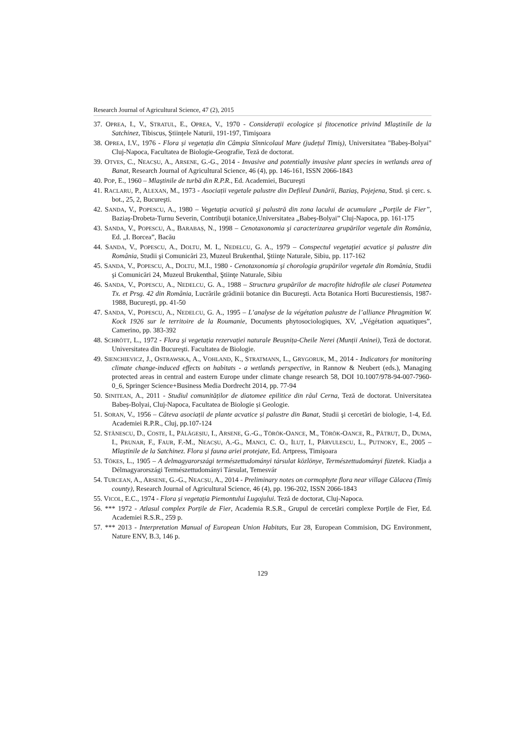Research Journal of Agricultural Science, 47 (2), 2015
37. OPREA, I., V., STRATUL, E., OPREA, V., 1970 - Considerații ecologice și fitocenotice privind Mlaștinile de la Satchinez, Tibiscus, Științele Naturii, 191-197, Timişoara
38. OPREA, I.V., 1976 - Flora și vegetația din Câmpia Sînnicolaul Mare (județul Timiș), Universitatea "Babeș-Bolyai" Cluj-Napoca, Facultatea de Biologie-Geografie, Teză de doctorat.
39. OTVES, C., NEACȘU, A., ARSENE, G.-G., 2014 - Invasive and potentially invasive plant species in wetlands area of Banat, Research Journal of Agricultural Science, 46 (4), pp. 146-161, ISSN 2066-1843
40. POP, E., 1960 – Mlaştinile de turbă din R.P.R., Ed. Academiei, Bucureşti
41. RACLARU, P., ALEXAN, M., 1973 - Asociații vegetale palustre din Defileul Dunării, Baziaș, Pojejena, Stud. şi cerc. s. bot., 25, 2, Bucureşti.
42. SANDA, V., POPESCU, A., 1980 – Vegetaţia acvatică şi palustră din zona lacului de acumulare „Porţile de Fier”, Baziaş-Drobeta-Turnu Severin, Contribuţii botanice,Universitatea „Babeş-Bolyai” Cluj-Napoca, pp. 161-175
43. SANDA, V., POPESCU, A., BARABAȘ, N., 1998 – Cenotaxonomia şi caracterizarea grupărilor vegetale din România, Ed. „I. Borcea”, Bacău
44. SANDA, V., POPESCU, A., DOLTU, M. I., NEDELCU, G. A., 1979 – Conspectul vegetaţiei acvatice şi palustre din România, Studii şi Comunicări 23, Muzeul Brukenthal, Ştiinţe Naturale, Sibiu, pp. 117-162
45. SANDA, V., POPESCU, A., DOLTU, M.I., 1980 - Cenotaxonomia şi chorologia grupărilor vegetale din România, Studii şi Comunicări 24, Muzeul Brukenthal, Ştiinţe Naturale, Sibiu
46. SANDA, V., POPESCU, A., NEDELCU, G. A., 1988 – Structura grupărilor de macrofite hidrofile ale clasei Potametea Tx. et Prsg. 42 din România, Lucrările grădinii botanice din Bucureşti. Acta Botanica Horti Bucurestiensis, 1987-1988, Bucureşti, pp. 41-50
47. SANDA, V., POPESCU, A., NEDELCU, G. A., 1995 – L’analyse de la végétation palustre de l’alliance Phragmition W. Kock 1926 sur le territoire de la Roumanie, Documents phytosociologiques, XV, „Végétation aquatiques”, Camerino, pp. 383-392
48. SCHRÖTT, L., 1972 - Flora și vegetația rezervației naturale Beușnița-Cheile Nerei (Munții Aninei), Teză de doctorat. Universitatea din Bucureşti. Facultatea de Biologie.
49. SIENCHIEVICZ, J., OSTRAWSKA, A., VOHLAND, K., STRATMANN, L., GRYGORUK, M., 2014 - Indicators for monitoring climate change-induced effects on habitats - a wetlands perspective, in Rannow & Neubert (eds.), Managing protected areas in central and eastern Europe under climate change research 58, DOI 10.1007/978-94-007-7960-0_6, Springer Science+Business Media Dordrecht 2014, pp. 77-94
50. SINITEAN, A., 2011 - Studiul comunităților de diatomee epilitice din râul Cerna, Teză de doctorat. Universitatea Babeș-Bolyai, Cluj-Napoca, Facultatea de Biologie și Geologie.
51. SORAN, V., 1956 – Câteva asociații de plante acvatice și palustre din Banat, Studii şi cercetări de biologie, 1-4, Ed. Academiei R.P.R., Cluj, pp.107-124
52. STĂNESCU, D., COSTE, I., PĂLĂGEȘIU, I., ARSENE, G.-G., TÖRÖK-OANCE, M., TÖRÖK-OANCE, R., PĂTRUȚ, D., DUMA, I., PRUNAR, F., FAUR, F.-M., NEACȘU, A.-G., MANCI, C. O., ILUȚ, I., PÂRVULESCU, L., PUTNOKY, E., 2005 – Mlaştinile de la Satchinez. Flora și fauna ariei protejate, Ed. Artpress, Timişoara
53. TÖKES, L., 1905 – A delmagyarországi természettudományi társulat közlönye, Természettudományi füzetek. Kiadja a Délmagyarországi Természettudományi Társulat, Temesvár
54. TURCEAN, A., ARSENE, G.-G., NEACȘU, A., 2014 - Preliminary notes on cormophyte flora near village Călacea (Timiș county), Research Journal of Agricultural Science, 46 (4), pp. 196-202, ISSN 2066-1843
55. VICOL, E.C., 1974 - Flora și vegetația Piemontului Lugojului. Teză de doctorat, Cluj-Napoca.
56. *** 1972 - Atlasul complex Porțile de Fier, Academia R.S.R., Grupul de cercetări complexe Porțile de Fier, Ed. Academiei R.S.R., 259 p.
57. *** 2013 - Interpretation Manual of European Union Habitats, Eur 28, European Commision, DG Environment, Nature ENV, B.3, 146 p.
129